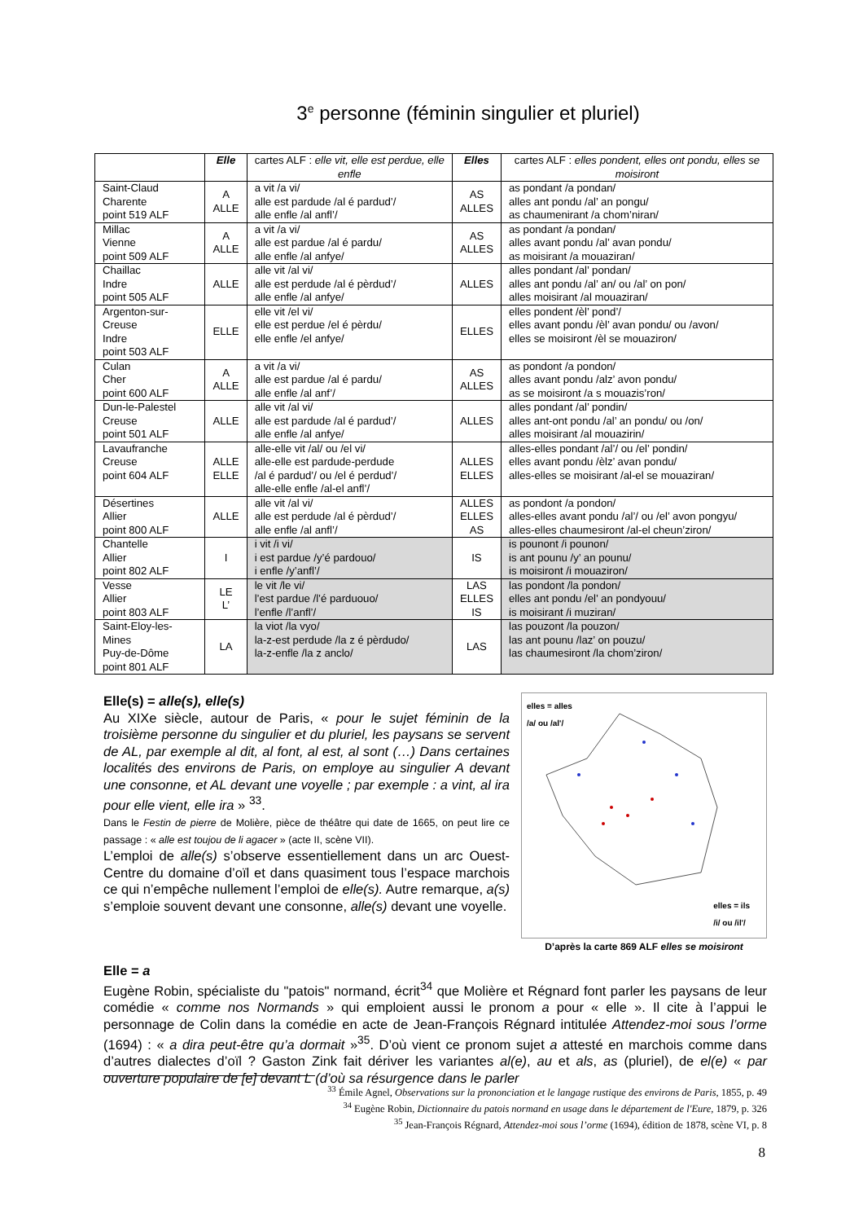3<sup>e</sup> personne (féminin singulier et pluriel)
| | Elle | cartes ALF : elle vit, elle est perdue, elle enfle | Elles | cartes ALF : elles pondent, elles ont pondu, elles se moisiront |
| --- | --- | --- | --- | --- |
| Saint-Claud Charente point 519 ALF | A ALLE | a vit /a vi/ alle est pardude /al é pardud’/ alle enfle /al anfl’/ | AS ALLES | as pondant /a pondan/ alles ant pondu /al’ an pongu/ as chaumenirant /a chom’niran/ |
| Millac Vienne point 509 ALF | A ALLE | a vit /a vi/ alle est pardue /al é pardu/ alle enfle /al anfye/ | AS ALLES | as pondant /a pondan/ alles avant pondu /al’ avan pondu/ as moisirant /a mouaziran/ |
| Chaillac Indre point 505 ALF | ALLE | alle vit /al vi/ alle est perdude /al é pèrdud’/ alle enfle /al anfye/ | ALLES | alles pondant /al’ pondan/ alles ant pondu /al’ an/ ou /al’ on pon/ alles moisirant /al mouaziran/ |
| Argenton-sur-Creuse Indre point 503 ALF | ELLE | elle vit /el vi/ elle est perdue /el é pèrdu/ elle enfle /el anfye/ | ELLES | elles pondent /èl’ pond’/ elles avant pondu /èl’ avan pondu/ ou /avon/ elles se moisiront /èl se mouaziron/ |
| Culan Cher point 600 ALF | A ALLE | a vit /a vi/ alle est pardue /al é pardu/ alle enfle /al anf’/ | AS ALLES | as pondont /a pondon/ alles avant pondu /alz’ avon pondu/ as se moisiront /a s mouazis’ron/ |
| Dun-le-Palestel Creuse point 501 ALF | ALLE | alle vit /al vi/ alle est pardude /al é pardud’/ alle enfle /al anfye/ | ALLES | alles pondant /al’ pondin/ alles ant-ont pondu /al’ an pondu/ ou /on/ alles moisirant /al mouazirin/ |
| Lavaufranche Creuse point 604 ALF | ALLE ELLE | alle-elle vit /al/ ou /el vi/ alle-elle est pardude-perdude /al é pardud’/ ou /el é perdud’/ alle-elle enfle /al-el anfl’/ | ALLES ELLES | alles-elles pondant /al’/ ou /el’ pondin/ elles avant pondu /èlz’ avan pondu/ alles-elles se moisirant /al-el se mouaziran/ |
| Désertines Allier point 800 ALF | ALLE | alle vit /al vi/ alle est perdude /al é pèrdud’/ alle enfle /al anfl’/ | ALLES ELLES AS | as pondont /a pondon/ alles-elles avant pondu /al’/ ou /el’ avon pongyu/ alles-elles chaumesiront /al-el cheun’ziron/ |
| Chantelle Allier point 802 ALF | I | i vit /i vi/ i est pardue /y’é pardouo/ i enfle /y’anfl’/ | IS | is pounont /i pounon/ is ant pounu /y’ an pounu/ is moisiront /i mouaziron/ |
| Vesse Allier point 803 ALF | LE L’ | le vit /le vi/ l’est pardue /l’é parduouo/ l’enfle /l’anfl’/ | LAS ELLES IS | las pondont /la pondon/ elles ant pondu /el’ an pondyouu/ is moisirant /i muziran/ |
| Saint-Eloy-les-Mines Puy-de-Dôme point 801 ALF | LA | la viot /la vyo/ la-z-est perdude /la z é pèrdudo/ la-z-enfle /la z anclo/ | LAS | las pouzont /la pouzon/ las ant pounu /laz’ on pouzu/ las chaumesiront /la chom’ziron/ |
elles = alles
/a/ ou /al'/
elles = ils
/i/ ou /il'/
D’après la carte 869 ALF elles se moisiront
Elle(s) = alle(s), elle(s)
Au XIXe siècle, autour de Paris, « pour le sujet féminin de la troisième personne du singulier et du pluriel, les paysans se servent de AL, par exemple al dit, al font, al est, al sont (…) Dans certaines localités des environs de Paris, on employe au singulier A devant une consonne, et AL devant une voyelle ; par exemple : a vint, al ira pour elle vient, elle ira » <sup>33</sup>.
Dans le Festin de pierre de Molière, pièce de théâtre qui date de 1665, on peut lire ce passage : « alle est toujou de li agacer » (acte II, scène VII).
L’emploi de alle(s) s’observe essentiellement dans un arc Ouest-Centre du domaine d’oïl et dans quasiment tous l’espace marchois ce qui n’empêche nullement l’emploi de elle(s). Autre remarque, a(s) s’emploie souvent devant une consonne, alle(s) devant une voyelle.
Elle = a
Eugène Robin, spécialiste du "patois" normand, écrit<sup>34</sup> que Molière et Régnard font parler les paysans de leur comédie « comme nos Normands » qui emploient aussi le pronom a pour « elle ». Il cite à l’appui le personnage de Colin dans la comédie en acte de Jean-François Régnard intitulée Attendez-moi sous l’orme (1694) : « a dira peut-être qu’a dormait »<sup>35</sup>. D’où vient ce pronom sujet a attesté en marchois comme dans d’autres dialectes d’oïl ? Gaston Zink fait dériver les variantes al(e), au et als, as (pluriel), de el(e) « par ouverture populaire de [e] devant L (d’où sa résurgence dans le parler
<sup>33</sup> Émile Agnel, Observations sur la prononciation et le langage rustique des environs de Paris, 1855, p. 49
<sup>34</sup> Eugène Robin, Dictionnaire du patois normand en usage dans le département de l'Eure, 1879, p. 326
<sup>35</sup> Jean-François Régnard, Attendez-moi sous l’orme (1694), édition de 1878, scène VI, p. 8
8